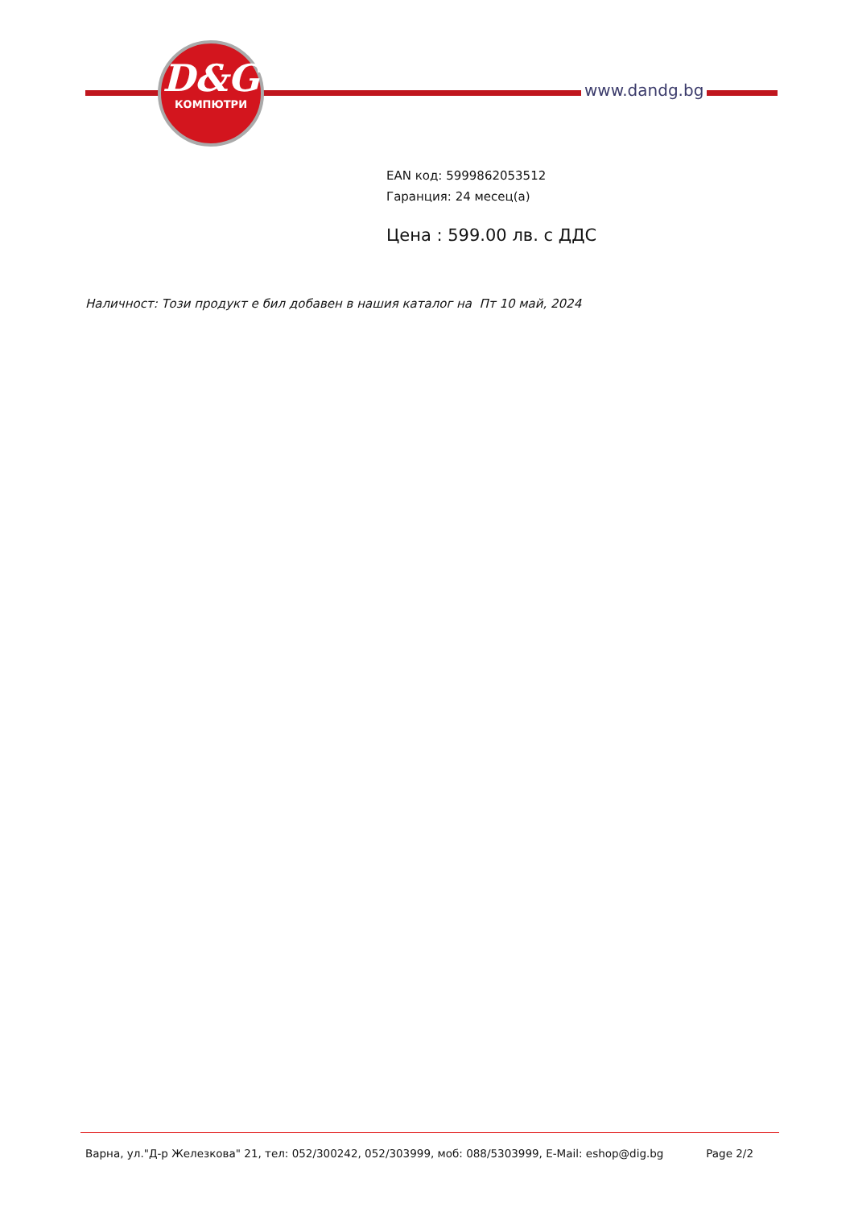D&G
КОМПЮТРИ
www.dandg.bg
EAN код: 5999862053512
Гаранция: 24 месец(а)
Цена : 599.00 лв. с ДДС
Наличност: Този продукт е бил добавен в нашия каталог на Пт 10 май, 2024
Варна, ул."Д-р Железкова" 21, тел: 052/300242, 052/303999, моб: 088/5303999, E-Mail: eshop@dig.bg Page 2/2